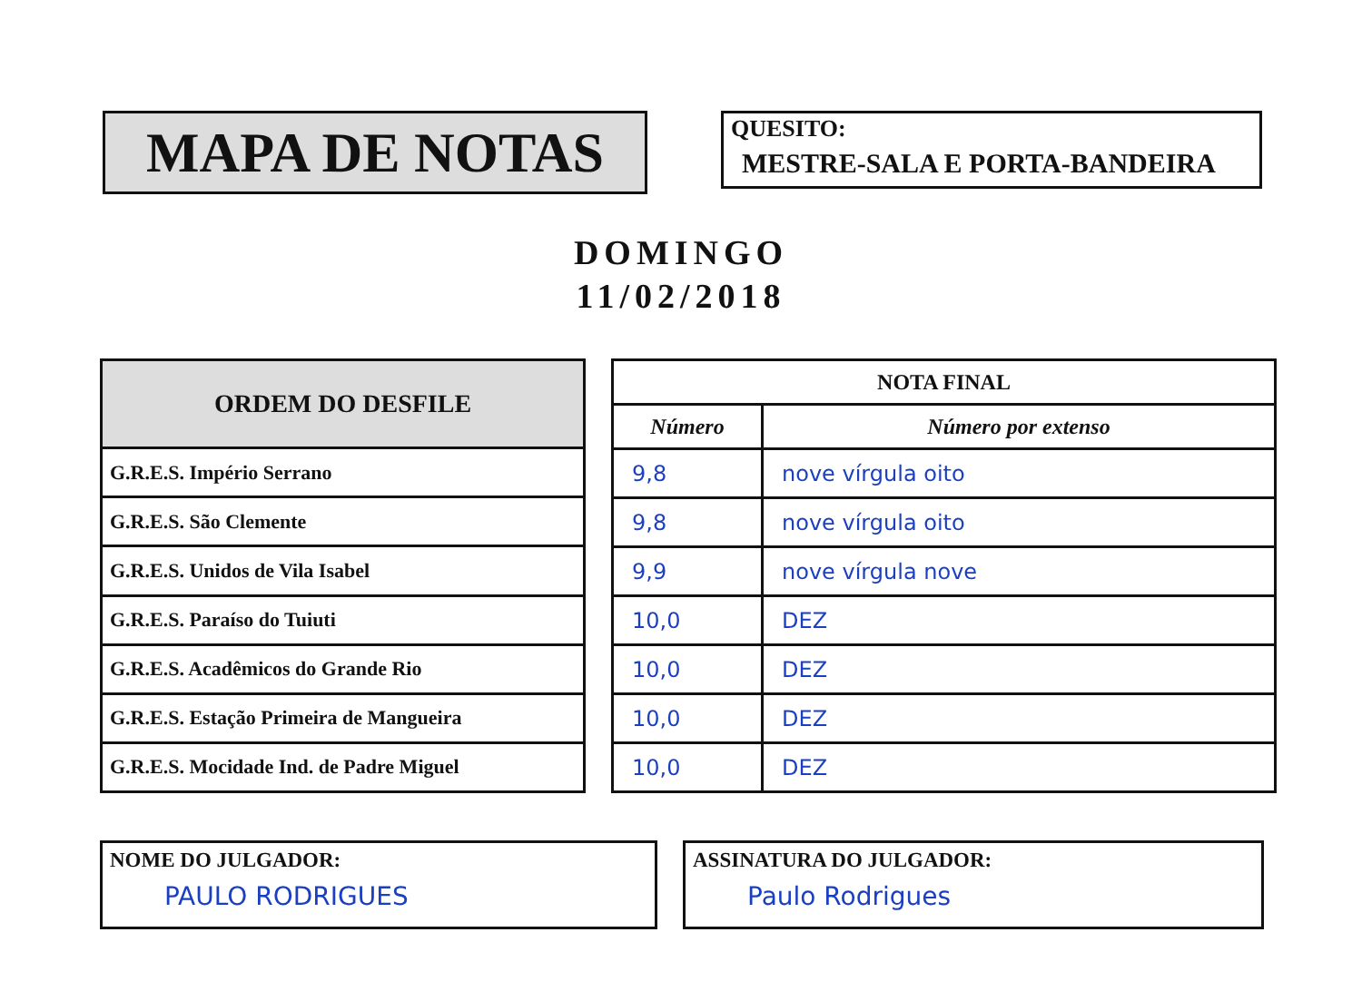MAPA DE NOTAS
QUESITO:
MESTRE-SALA E PORTA-BANDEIRA
DOMINGO
11/02/2018
| ORDEM DO DESFILE |
| --- |
| G.R.E.S. Império Serrano |
| G.R.E.S. São Clemente |
| G.R.E.S. Unidos de Vila Isabel |
| G.R.E.S. Paraíso do Tuiuti |
| G.R.E.S. Acadêmicos do Grande Rio |
| G.R.E.S. Estação Primeira de Mangueira |
| G.R.E.S. Mocidade Ind. de Padre Miguel |
| NOTA FINAL | |
| --- | --- |
| Número | Número por extenso |
| 9,8 | nove vírgula oito |
| 9,8 | nove vírgula oito |
| 9,9 | nove vírgula nove |
| 10,0 | DEZ |
| 10,0 | DEZ |
| 10,0 | DEZ |
| 10,0 | DEZ |
NOME DO JULGADOR:
PAULO RODRIGUES
ASSINATURA DO JULGADOR:
Paulo Rodrigues